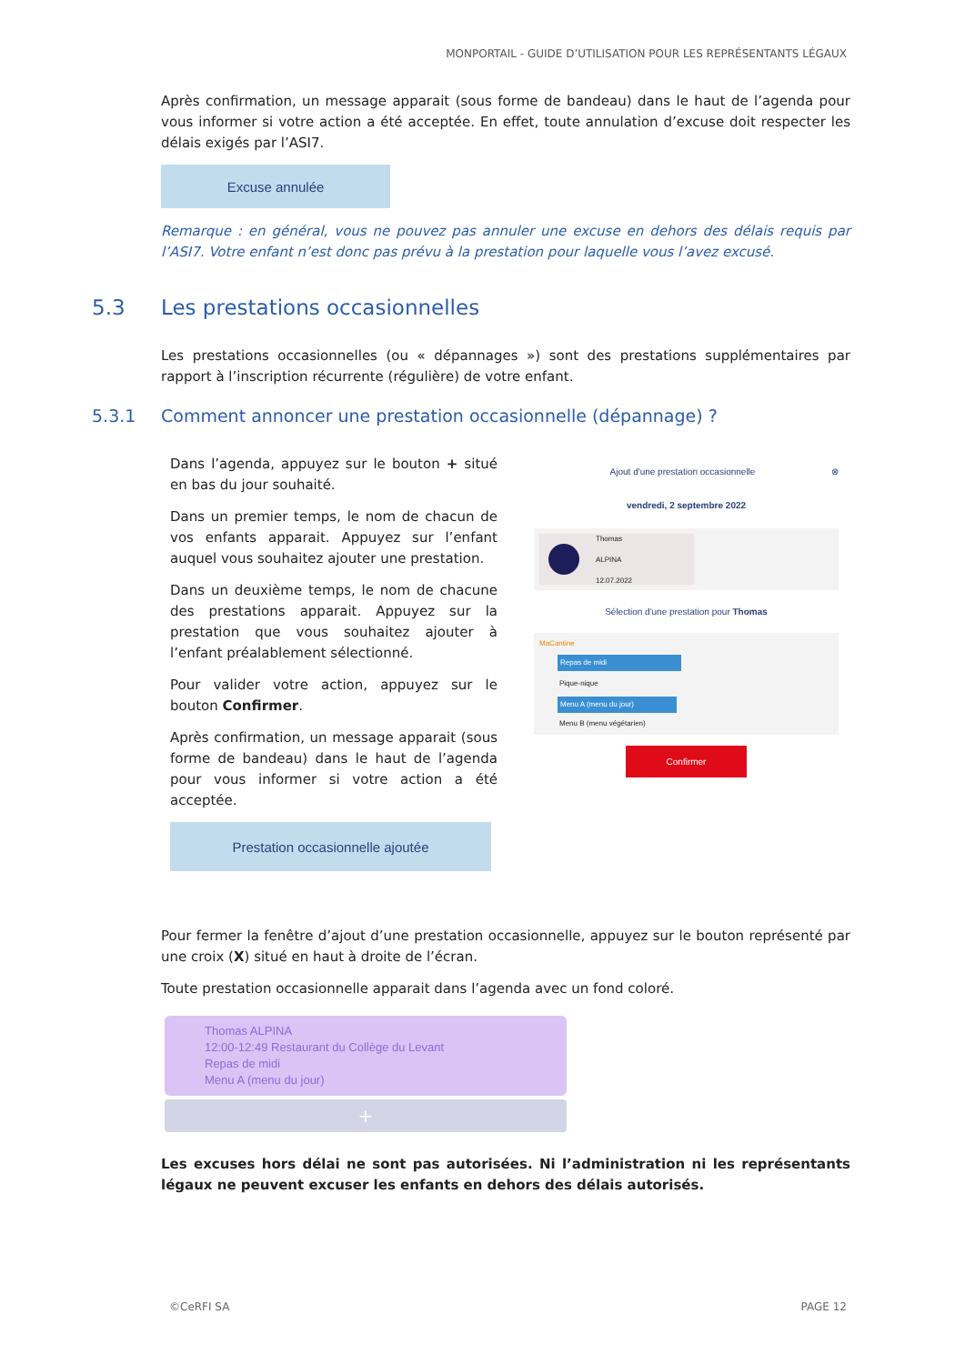MONPORTAIL - GUIDE D’UTILISATION POUR LES REPRÉSENTANTS LÉGAUX
Après confirmation, un message apparait (sous forme de bandeau) dans le haut de l’agenda pour vous informer si votre action a été acceptée. En effet, toute annulation d’excuse doit respecter les délais exigés par l’ASI7.
Excuse annulée
Remarque : en général, vous ne pouvez pas annuler une excuse en dehors des délais requis par l’ASI7. Votre enfant n’est donc pas prévu à la prestation pour laquelle vous l’avez excusé.
5.3 Les prestations occasionnelles
Les prestations occasionnelles (ou « dépannages ») sont des prestations supplémentaires par rapport à l’inscription récurrente (régulière) de votre enfant.
5.3.1 Comment annoncer une prestation occasionnelle (dépannage) ?
Dans l’agenda, appuyez sur le bouton + situé en bas du jour souhaité.
Dans un premier temps, le nom de chacun de vos enfants apparait. Appuyez sur l’enfant auquel vous souhaitez ajouter une prestation.
Dans un deuxième temps, le nom de chacune des prestations apparait. Appuyez sur la prestation que vous souhaitez ajouter à l’enfant préalablement sélectionné.
Pour valider votre action, appuyez sur le bouton Confirmer.
Après confirmation, un message apparait (sous forme de bandeau) dans le haut de l’agenda pour vous informer si votre action a été acceptée.
Prestation occasionnelle ajoutée
Ajout d'une prestation occasionnelle ⊗
vendredi, 2 septembre 2022
Thomas
ALPINA
12.07.2022
Sélection d'une prestation pour Thomas
MaCantine
Repas de midi
Pique-nique
Menu A (menu du jour)
Menu B (menu végétarien)
Confirmer
Pour fermer la fenêtre d’ajout d’une prestation occasionnelle, appuyez sur le bouton représenté par une croix (X) situé en haut à droite de l’écran.
Toute prestation occasionnelle apparait dans l’agenda avec un fond coloré.
Thomas ALPINA
12:00-12:49 Restaurant du Collège du Levant
Repas de midi
Menu A (menu du jour)
+
Les excuses hors délai ne sont pas autorisées. Ni l’administration ni les représentants légaux ne peuvent excuser les enfants en dehors des délais autorisés.
©CeRFI SA PAGE 12